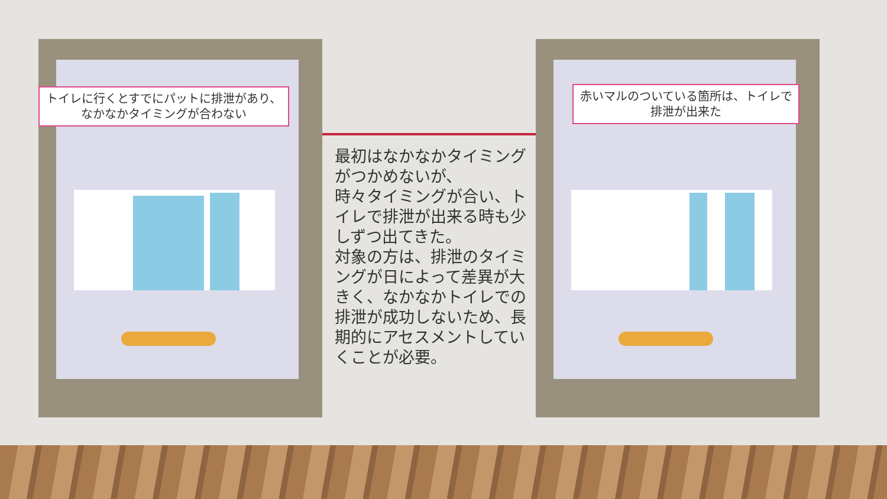トイレに行くとすでにパットに排泄があり、なかなかタイミングが合わない
赤いマルのついている箇所は、トイレで排泄が出来た
最初はなかなかタイミングがつかめないが、
時々タイミングが合い、トイレで排泄が出来る時も少しずつ出てきた。
対象の方は、排泄のタイミングが日によって差異が大きく、なかなかトイレでの排泄が成功しないため、長期的にアセスメントしていくことが必要。